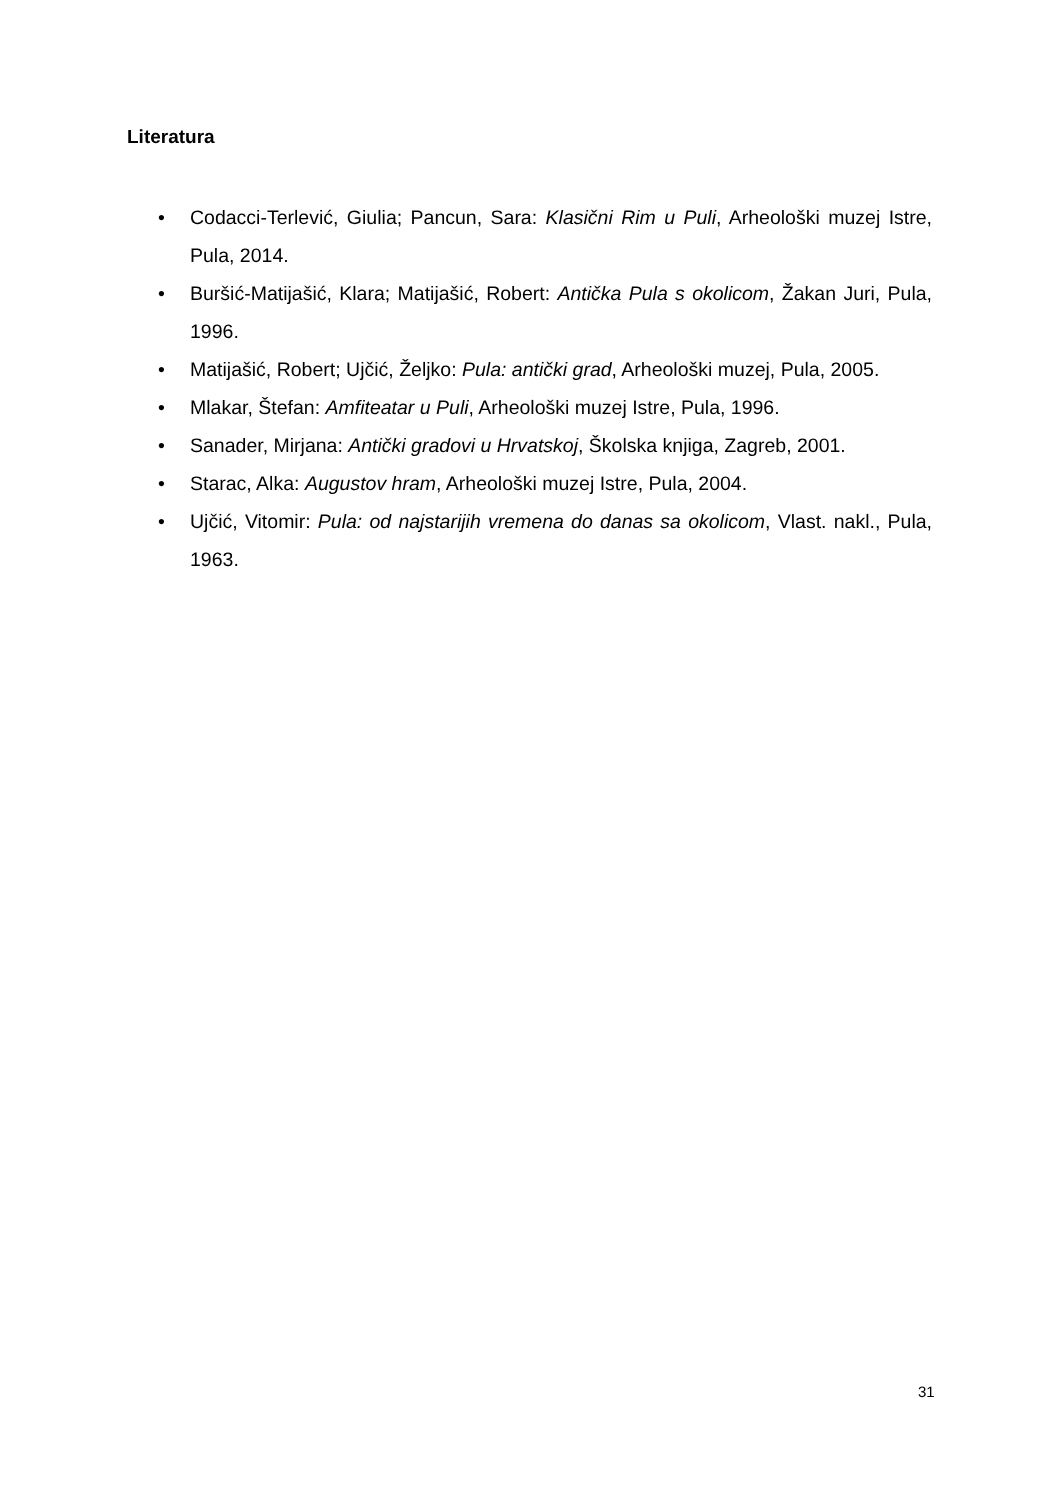Literatura
• Codacci-Terlević, Giulia; Pancun, Sara: Klasični Rim u Puli, Arheološki muzej Istre, Pula, 2014.
• Buršić-Matijašić, Klara; Matijašić, Robert: Antička Pula s okolicom, Žakan Juri, Pula, 1996.
• Matijašić, Robert; Ujčić, Željko: Pula: antički grad, Arheološki muzej, Pula, 2005.
• Mlakar, Štefan: Amfiteatar u Puli, Arheološki muzej Istre, Pula, 1996.
• Sanader, Mirjana: Antički gradovi u Hrvatskoj, Školska knjiga, Zagreb, 2001.
• Starac, Alka: Augustov hram, Arheološki muzej Istre, Pula, 2004.
• Ujčić, Vitomir: Pula: od najstarijih vremena do danas sa okolicom, Vlast. nakl., Pula, 1963.
31